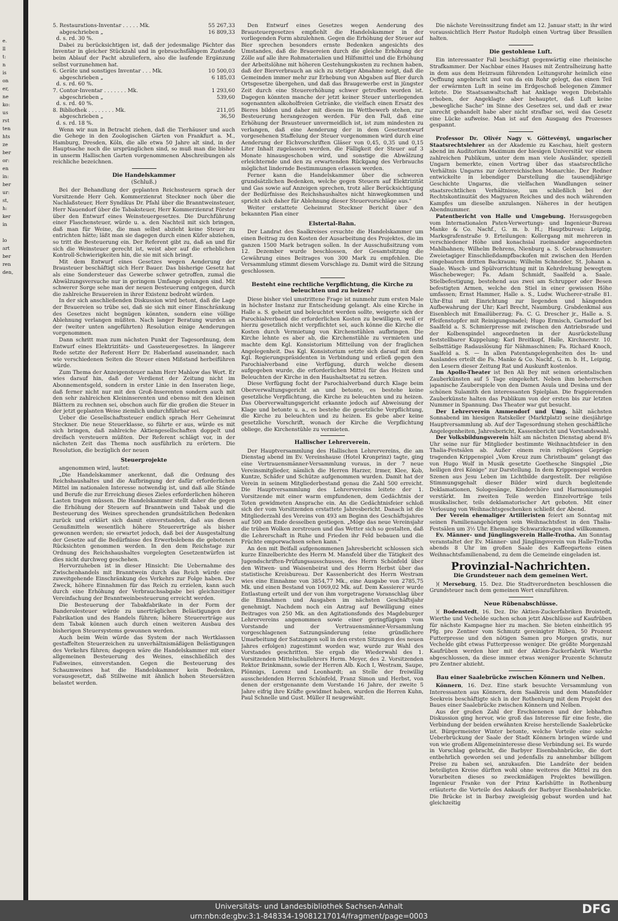e.
ll
t:
n
is
on
er,
ne
ko:
us
rst
ten
hts
ze
ber
or:
en
in:
ber
ur:
st,
h:
ker
in
lo
art
ber
ren
den,
5. Restaurations-Inventar . . . . . Mk. 55 267,33
abgeschrieben „ 16 809,33
d. s. rd. 30 %.
Dabei zu berücksichtigen ist, daß der jedesmalige Pächter das Inventar in gleicher Stückzahl und in gebrauchsfähigem Zustande beim Ablauf der Pacht abzuliefern, also die laufende Ergänzung selbst vorzunehmen hat.
6. Geräte und sonstiges Inventar . . . Mk. 10 500,03
abgeschrieben „ 6 185,03
d. s. rd. 60 %.
7. Contor-Inventar . . . . . . . Mk. 1 293,60
abgeschrieben „ 539,60
d. s. rd. 40 %.
8. Bibliothek . . . . . . . . Mk. 211,05
abgeschrieben „ 36,50
d. s. rd. 18 %.
Wenn wir nun in Betracht ziehen, daß die Tierhäuser und auch die Gehege in den Zoologischen Gärten von Frankfurt a. M., Hamburg, Dresden, Köln, die alle etwa 50 Jahre alt sind, in der Hauptsache noch die ursprünglichen sind, so muß man die bisher in unserm Hallischen Garten vorgenommenen Abschreibungen als reichliche bezeichnen.
Die Handelskammer
(Schluß.)
Bei der Behandlung der geplanten Reichssteuern sprach der Vorsitzende Herr Geh. Kommerzienrat Steckner noch über die Nachlaßsteuer, Herr Syndikus Dr. Pfahl über die Branntweinsteuer, Herr Nauendorf über die Tabaksteuer, Herr Kommerzienrat Förster über den Entwurf eines Weinsteuergesetzes. Die Durchführung einer Flaschensteuer, würde u. a. den Nachteil mit sich bringen, daß man für Weine, die man selbst abzieht keine Steuer zu entrichten hätte; läßt man sie dagegen durch einen Küfer abziehen, so tritt die Besteuerung ein. Der Referent gibt zu, daß an und für sich die Weinsteuer gerecht ist, weist aber auf die erheblichen Kontroll-Schwierigkeiten hin, die sie mit sich bringt.
Mit dem Entwurf eines Gesetzes wegen Aenderung der Brausteuer beschäftigt sich Herr Bauer. Das bisherige Gesetz hat als eine Sondersteuer das Gewerbe schwer getroffen, zumal die Abwälzungsversuche nur in geringem Umfange gelungen sind. Mit schwerer Sorge sehe man der neuen Besteuerung entgegen, durch die zahlreiche Brauereien in ihrer Existenz bedroht würden.
In der sich anschließenden Diskussion wird betont, daß die Lage der Brauereien so trübe sei, daß sie sich mit einer Einschränkung des Gesetzes nicht begnügen könnten, sondern eine völlige Ablehnung verlangen müßten. Nach langer Beratung wurden an der (weiter unten angeführten) Resolution einige Aenderungen vorgenommen.
Dann schritt man zum nächsten Punkt der Tagesordnung, dem Entwurf eines Elektrizitäts- und Gassteuergesetzes. In längerer Rede setzte der Referent Herr Dr. Haberland auseinander, nach wie verschiedenen Seiten die Steuer einen Mißstand herbeiführen würde.
Zum Thema der Anzeigensteuer nahm Herr Mahlow das Wort. Er wies darauf hin, daß der Verdienst der Zeitung nicht im Abonnementsgeld, sondern in erster Linie in den Inseraten liege, daß ferner nicht nur mit den Groß-Inserenten sondern auch mit den sehr zahlreichen Kleininserenten und ebenso mit den kleinen Blättern zu rechnen sei, obschon auch für die großen die Steuer in der jetzt geplanten Weise ziemlich undurchführbar sei.
Ueber die Gesellschaftssteuer endlich sprach Herr Geheimrat Steckner. Die neue Steuerklasse, so führte er aus, würde es mit sich bringen, daß zahlreiche Aktiengesellschaften doppelt und dreifach versteuern müßten. Der Referent schlägt vor, in der nächsten Zeit das Thema noch ausführlich zu erörtern. Die Resolution, die bezüglich der neuen
Steuerprojekte
angenommen wird, lautet:
„Die Handelskammer anerkennt, daß die Ordnung des Reichshaushaltes und die Aufbringung der dafür erforderlichen Mittel im nationalen Interesse notwendig ist, und daß alle Stände und Berufe die zur Erreichung dieses Zieles erforderlichen höheren Lasten tragen müssen. Die Handelskammer stellt daher die gegen die Erhöhung der Steuern auf Branntwein und Tabak und die Besteuerung des Weines sprechenden grundsätzlichen Bedenken zurück und erklärt sich damit einverstanden, daß aus diesen Genußmitteln wesentlich höhere Steuererträge als bisher gewonnen werden; sie erwartet jedoch, daß bei der Ausgestaltung der Gesetze auf die Bedürfnisse des Erwerbslebens die gebotenen Rücksichten genommen werden. In den dem Reichstage zur Ordnung des Reichshaushaltes vorgelegten Gesetzentwürfen ist dies nicht durchweg geschehen.
Hervorzuheben ist in dieser Hinsicht: Die Uebernahme des Zwischenhandels mit Branntwein durch das Reich würde eine zuweitgehende Einschränkung des Verkehrs zur Folge haben. Der Zweck, höhere Einnahmen für das Reich zu erzielen, kann auch durch eine Erhöhung der Verbrauchsabgabe bei gleichzeitiger Vereinfachung der Branntweinbesteuerung erreicht werden.
Die Besteuerung der Tabakfabrikate in der Form der Banderolesteuer würde zu unerträglichen Belästigungen der Fabrikation und des Handels führen; höhere Steuererträge aus dem Tabak können auch durch einen weiteren Ausbau des bisherigen Steuersystems gewonnen werden.
Auch beim Wein würde das System der nach Wertklassen gestaffelten Steuerzeichen zu unverhältnismäßigen Belästigungen des Verkehrs führen; dagegen wäre die Handelskammer mit einer allgemeinen Besteuerung des Weines, einschließlich des Faßweines, einverstanden. Gegen die Besteuerung des Schaumweines hat die Handelskammer kein Bedenken, vorausgesetzt, daß Stillweine mit ähnlich hohen Steuersätzen belastet werden.
Den Entwurf eines Gesetzes wegen Aenderung des Brausteuergesetzes empfiehlt die Handelskammer in der vorliegenden Form abzulehnen. Gegen die Erhöhung der Steuer auf Bier sprechen besonders ernste Bedenken angesichts des Umstandes, daß die Brauereien durch die gleiche Erhöhung der Zölle auf alle ihre Rohmaterialien und Hilfsmittel und die Erhöhung der Arbeitslöhne mit höheren Gestehungskosten zu rechnen haben, daß der Bierverbrauch an sich zu stetiger Abnahme neigt, daß die Gemeinden immer mehr zur Erhebung von Abgaben auf Bier durch Ortsgesetze übergehen, und daß das Braugewerbe erst in jüngster Zeit durch eine Steuererhöhung schwer getroffen worden ist. Dagegen könnten manche der jetzt keiner Steuer unterliegenden sogenannten alkoholfreien Getränke, die vielfach einen Ersatz des Bieres bilden und daher mit diesem im Wettbewerb stehen, zur Besteuerung herangezogen werden. Für den Fall, daß eine Erhöhung der Brausteuer unvermeidlich ist, ist zum mindesten zu verlangen, daß eine Aenderung der in dem Gesetzentwurf vorgesehenen Staffelung der Steuer vorgenommen wird durch eine Aenderung der Eichvorschriften Gläser von 0,45, 0,35 und 0,15 Liter Inhalt zugelassen werden, die Fälligkeit der Steuer auf 3 Monate hinausgeschoben wird, und sonstige die Abwälzung erleichternde und den zu erwartenden Rückgang des Verbrauchs möglichst lindernde Bestimmungen erlassen werden.
Ferner kann die Handelskammer über die schweren grundsätzlichen Bedenken, welche gegen Steuern auf Elektrizität und Gas sowie auf Anzeigen sprechen, trotz aller Berücksichtigung der Bedürfnisse des Reichshaushaltes nicht hinwegkommen und spricht sich daher für Ablehnung dieser Steuervorschläge aus."
Weiter erstattete Geheimrat Steckner Bericht über den bekannten Plan einer
Elstertal-Bahn.
Der Landrat des Saalkreises ersuchte die Handelskammer um einen Beitrag zu den Kosten der Ausarbeitung des Projektes, die im ganzen 1500 Mark betragen sollen. In der Ausschußsitzung vom 12. Dezember wurde beschlossen, der Gesamtsitzung die Gewährung eines Beitrages von 300 Mark zu empfehlen. Die Versammlung stimmt diesem Vorschlage zu. Damit wird die Sitzung geschlossen.
Besteht eine rechtliche Verpflichtung, die Kirche zu beleuchten und zu heizen?
Diese bisher viel umstrittene Frage ist nunmehr zum ersten Male in höchster Instanz zur Entscheidung gelangt. Als eine Kirche in Halle a. S. geheizt und beleuchtet werden sollte, weigerte sich der Parochialverband die erforderlichen Kosten zu bewilligen, weil er hierzu gesetzlich nicht verpflichtet sei, auch könne die Kirche die Kosten durch Vermietung von Kirchenstühlen aufbringen. Die Kirche lehnte es aber ab, die Kirchenstühle zu vermieten und machte dem Kgl. Konsistorium Mitteilung von der fraglichen Angelegenheit. Das Kgl. Konsistorium setzte sich darauf mit dem Kgl. Regierungspräsidenten in Verbindung und erließ gegen den Parochialverband eine Verfügung, durch welche diesem aufgegeben wurde, die erforderlichen Mittel für das Heizen und Beleuchten der Kirche in den Haushaltsetat zu setzen.
Diese Verfügung focht der Parochialverband durch Klage beim Oberverwaltungsgericht an und betonte, es bestehe keine gesetzliche Verpflichtung, die Kirche zu beleuchten und zu heizen. Das Oberverwaltungsgericht erkannte jedoch auf Abweisung der Klage und betonte u. a., es bestehe die gesetzliche Verpflichtung, die Kirche zu beleuchten und zu heizen. Es gebe aber keine gesetzliche Vorschrift, wonach der Kirche die Verpflichtung obliege, die Kirchenstühle zu vermieten.
Hallischer Lehrerverein.
Der Hauptversammlung des Hallischen Lehrervereins, die am Dienstag abend im Ev. Vereinshause (Hotel Kronprinz) tagte, ging eine Vertrauensmänner-Versammlung voraus, in der 7 neue Vereinsmitglieder, nämlich die Herren Harzer, Irmer, Klee, Kob, Kuntze, Schäfer und Schütze aufgenommen wurden. Damit hat der Verein in seinem Mitgliederbestand genau die Zahl 500 erreicht. Die Hauptversammlung des Lehrervereins leitete der 1. Vorsitzende mit einer warm empfundenen, dem Gedächtnis der Toten gewidmeten Ansprache ein. An die Gedächtnisfeier schloß sich der vom Vorsitzenden erstattete Jahresbericht. Danach ist die Mitgliederzahl des Vereins von 493 am Beginn des Geschäftsjahres auf 500 am Ende desselben gestiegen. „Möge das neue Vereinsjahr die trüben Wolken zerstreuen und das Wetter sich so gestalten, daß die Lehrerschaft in Ruhe und Frieden ihr Feld bebauen und die Früchte emporwachsen sehen kann."
An den mit Beifall aufgenommenen Jahresbericht schlossen sich kurze Einzelberichte des Herrn M. Mansfeld über die Tätigkeit des Jugendschriften-Prüfungsausschusses, des Herrn Schönfeld über den Witwen- und Waisenbeirat und des Herrn Herbst über das statistische Kreisbureau. Der Kassenbericht des Herrn Westram wies eine Einnahme von 3854,77 Mk., eine Ausgabe von 2785,75 Mk. und einen Bestand von 1069,02 Mk. auf. Dem Kassierer wurde Entlastung erteilt und der von ihm vorgetragene Voranschlag über die Einnahmen und Ausgaben im nächsten Geschäftsjahr genehmigt. Nachdem noch ein Antrag auf Bewilligung eines Beitrages von 250 Mk. an den Agitationsfonds des Magdeburger Lehrervereins angenommen sowie einer geringfügigen vom Vorstande und der Vertrauensmänner-Versammlung vorgeschlagenen Satzungsänderung (eine gründlichere Umarbeitung der Satzungen soll in den ersten Sitzungen des neuen Jahres erfolgen) zugestimmt worden war, wurde zur Wahl des Vorstandes geschritten. Sie ergab die Wiederwahl des 1. Vorsitzenden Mittelschullehrers Herm. Meyer, des 2. Vorsitzenden Rektor Brinkmann, sowie der Herren Alb. Koch I, Westram, Saupe, Plönnigs, Lorenz und Leonhardt; an Stelle der freiwillig ausscheidenden Herren Schönfeld, Franz Simon und Herbst, von denen der erstgenannte dem Vorstande 16 Jahre, der zweite 5 Jahre eifrig ihre Kräfte gewidmet haben, wurden die Herren Kuhn, Paul Schnelle und Gust. Müller II neugewählt.
Die nächste Vereinssitzung findet am 12. Januar statt; in ihr wird voraussichtlich Herr Pastor Rudolph einen Vortrag über Brasilien halten.
Die gestohlene Luft.
Ein interessanter Fall beschäftigt gegenwärtig eine rheinische Strafkammer. Der Nachbar eines Hauses mit Zentralheizung hatte in dem aus dem Heizraum führenden Leitungsrohr heimlich eine Oeffnung angebracht und von da ein Rohr gelegt, das einen Teil der erwärmten Luft in seine im Erdgeschoß belegenen Zimmer leitete. Die Staatsanwaltschaft hat Anklage wegen Diebstahls erhoben, der Angeklagte aber behauptet, daß Luft keine „bewegliche Sache" im Sinne des Gesetzes sei, und daß er zwar unrecht gehandelt habe aber nicht strafbar sei, weil das Gesetz eine Lücke aufweise. Man ist auf den Ausgang des Prozesses gespannt.
Professor Dr. Olivér Nagy v. Göttevényi, ungarischer Staatsrechtslehrer an der Akademie zu Kaschau, hielt gestern abend im Auditorium Maximum der hiesigen Universität vor einem zahlreichen Publikum, unter dem man viele Ausländer, speziell Ungarn bemerkte, einen Vortrag über das staatsrechtliche Verhältnis Ungarns zur österreichischen Monarchie. Der Redner entwickelte in lebendiger Darstellung die tausendjährige Geschichte Ungarns, die vielfachen Wandlungen seiner staatsrechtlichen Verhältnisse, um schließlich bei der Rechtskontinuität des Magyaren Reiches und des noch währenden Kampfes um dieselbe anzulangen. Näheres in der heutigen Abendnummer.
Patentbericht von Halle und Umgebung. Herausgegeben vom Internationalen Paten-Verwertungs- und Ingenieur-Bureau Manke & Co. Nachf., G. m. b. H.; Hauptbureau: Leipzig, Marksgrafenstraße 9. Erteilungen: Kollergang mit mehreren in verschiedener Höhe und konachsial zueinander angeordneten Mahlbahnen; Wilhelm Behrens, Nienburg a. S. Gebrauchsmuster: Zweietagiger Einschließdampfbackofen mit zwischen den Herden eingebautem dritten Backraum; Wilhelm Schneider, St. Johann a. Saale. Wasch- und Spülvorrichtung mit in Kehrdrehung bewegtem Wäschebeweger; Fa. Adam Schmidt, Saalfeld a. Saale. Stielbefestigung, bestehend aus zwei am Schrupper oder Besen befestigten Armen, welche den Stiel in einer gewissen Höhe umfassen; Ernst Hammer, Halle a. S., Ludw. Wucherer-straße 81. Uhr-Etui mit Einrichtung zur liegenden und hängenden Aufbewahrung der Uhr; Karl Brecht, Naumburg. Grabdenkmal aus Eisenblech mit Emailüberzug; Fa. C. G. Drescher jr., Halle a. S. Pfeifenstopfer mit Reinigungsnadel; Hugo Ermisch, Garnsdorf bei Saalfeld a. S. Schmierpresse mit zwischen den Antriebsrade und der Kolbenspindel angeordneten in der Ausrückstellung feststellbarer Kuppelung; Karl Breitkopf, Halle, Kirchnerstr. 10. Selbsttätige Radauslösung für Nähmaschinen; Fa. Richard Knoch, Saalfeld a. S. — In allen Patentangelegenheiten des In- und Auslandes erteilt die Fa. Manke & Co. Nachf., G. m. b. H., Leipzig, den Lesern dieser Zeitung Rat und Auskunft kostenlos.
Im Apollo-Theater ist Ben Ali Bey mit seinen orientalischen Zauberkünsten auf 5 Tage eingekehrt. Neben ihm beherrschen japanische Zauberspiele von den Damen Asula und Desina und der schönen Sulamith den interessanten Spielplan. Die frappierenden Zauberkünste halten das Publikum von der ersten bis zur letzten Nummer in Spannung. Das Theater war gut besucht.
Der Lehrerverein Ammendorf und Umg. hält nächsten Sonnabend im hiesigen Ratskeller (Marktplatz) seine diesjährige Hauptversammlung ab. Auf der Tagesordnung stehen geschäftliche Angelegenheiten, Jahresbericht, Kassenbericht und Vorstandswahl.
Der Volksbildungsverein hält am nächsten Dienstag abend 8¼ Uhr seine nur für Mitglieder bestimmte Weihnachtsfeier in den Thalia-Festsälen ab. Außer einem rein religiöses Gepräge tragenden Krippenspiel „Vom Kreuz zum Christbaum" gelangt das von Hugo Wolf in Musik gesetzte Goethesche Singspiel „Die heiligen drei Könige" zur Darstellung. In dem Krippenspiel werden Szenen aus Jesu Leben im Lichtbilde dargestellt. Der religiöse Stimmungsgehalt dieser Bilder wird durch begleitende Deklamationen, Sologesänge, Kinderchöre und Harmoniumspiel verstärkt. Im zweiten Teile werden Einzelvorträge teils musikalischer, teils deklamatorischer Art geboten. Mit einer Verlosung von Weihnachtsgeschenken schließt der Abend.
Der Verein ehemaliger Artilleristen feiert am Sonntag mit seinen Familienangehörigen sein Weihnachtsfest in den Thalia-Festsälen um 3½ Uhr. Ehemalige Schwarzkragen sind willkommen.
Ev. Männer- und Jünglingsverein Halle-Trotha. Am Sonntag veranstaltet der Ev. Männer- und Jünglingsverein von Halle-Trotha abends 8 Uhr im großen Saale des Kaffeegartens einen Weihnachtsfamilienabend, zu dem die Gemeinde eingeladen ist.
Provinzial-Nachrichten.
Die Grundsteuer nach dem gemeinen Wert.
)( Merseburg, 15. Dez. Die Stadtverordneten beschlossen die Grundsteuer nach dem gemeinen Wert einzuführen.
Neue Rübenabschlüsse.
)( Bodenstedt, 16. Dez. Die Aktien-Zuckerfabriken Broistedt, Wierthe und Vechelde suchen schon jetzt Abschlüsse auf Kaufrüben für nächste Kampagne hier zu machen. Sie bieten einheitlich 95 Pfg. pro Zentner vom Schmutz gereinigter Rüben, 50 Prozent Futterpresse und den nötigen Samen pro Morgen gratis, nur Vechelde gibt etwas Futterpresse weniger. Die größte Morgenzahl Kaufrüben werden hier mit der Aktien-Zuckerfabrik Wierthe abgeschlossen, da diese immer etwas weniger Prozente Schmutz pro Zentner abzieht.
Bau einer Saalebrücke zwischen Könnern und Nelben.
Könnern, 16. Dez. Eine stark besuchte Versammlung von Interessanten aus Könnern, dem Saalkreis und dem Mansfelder Seekreis beschäftigte sich in der Rothenburg mit dem Projekt des Baues einer Saalebrücke zwischen Könnern und Nelben.
Aus der großen Zahl der Erschienenen und der lebhaften Diskussion ging hervor, wie groß das Interesse für eine feste, die Verbindung der beiden erwähnten Kreise herstellende Saalebrücke ist. Bürgermeister Winter betonte, welche Vorteile eine solche Ueberbrückung der Saale der Stadt Könnern bringen würde und von wie großem Allgemeininteresse diese Verbindung sei. Es wurde in Vorschlag gebracht, die Barbyer Eisenbahnbrücke, die dort entbehrlich geworden sei und jedenfalls zu annehmbar billigem Preise zu haben sei, anzukaufen. Die Landräte der beiden beteiligten Kreise dürften wohl ohne weiteres die Mittel zu den Vorarbeiten dieses so zweckmäßigen Projektes bewilligen. Ingenieur Franke von der Prinz Karlshütte in Rothenburg erläuterte die Vorteile des Ankaufs der Barbyer Eisenbahnbrücke. Die Brücke ist in Barbay zweigleisig gebaut worden und hat gleichzeitig
Universitäts- und Landesbibliothek Sachsen-Anhalt
urn:nbn:de:gbv:3:1-848334-19081217014/fragment/page=0003
DFG